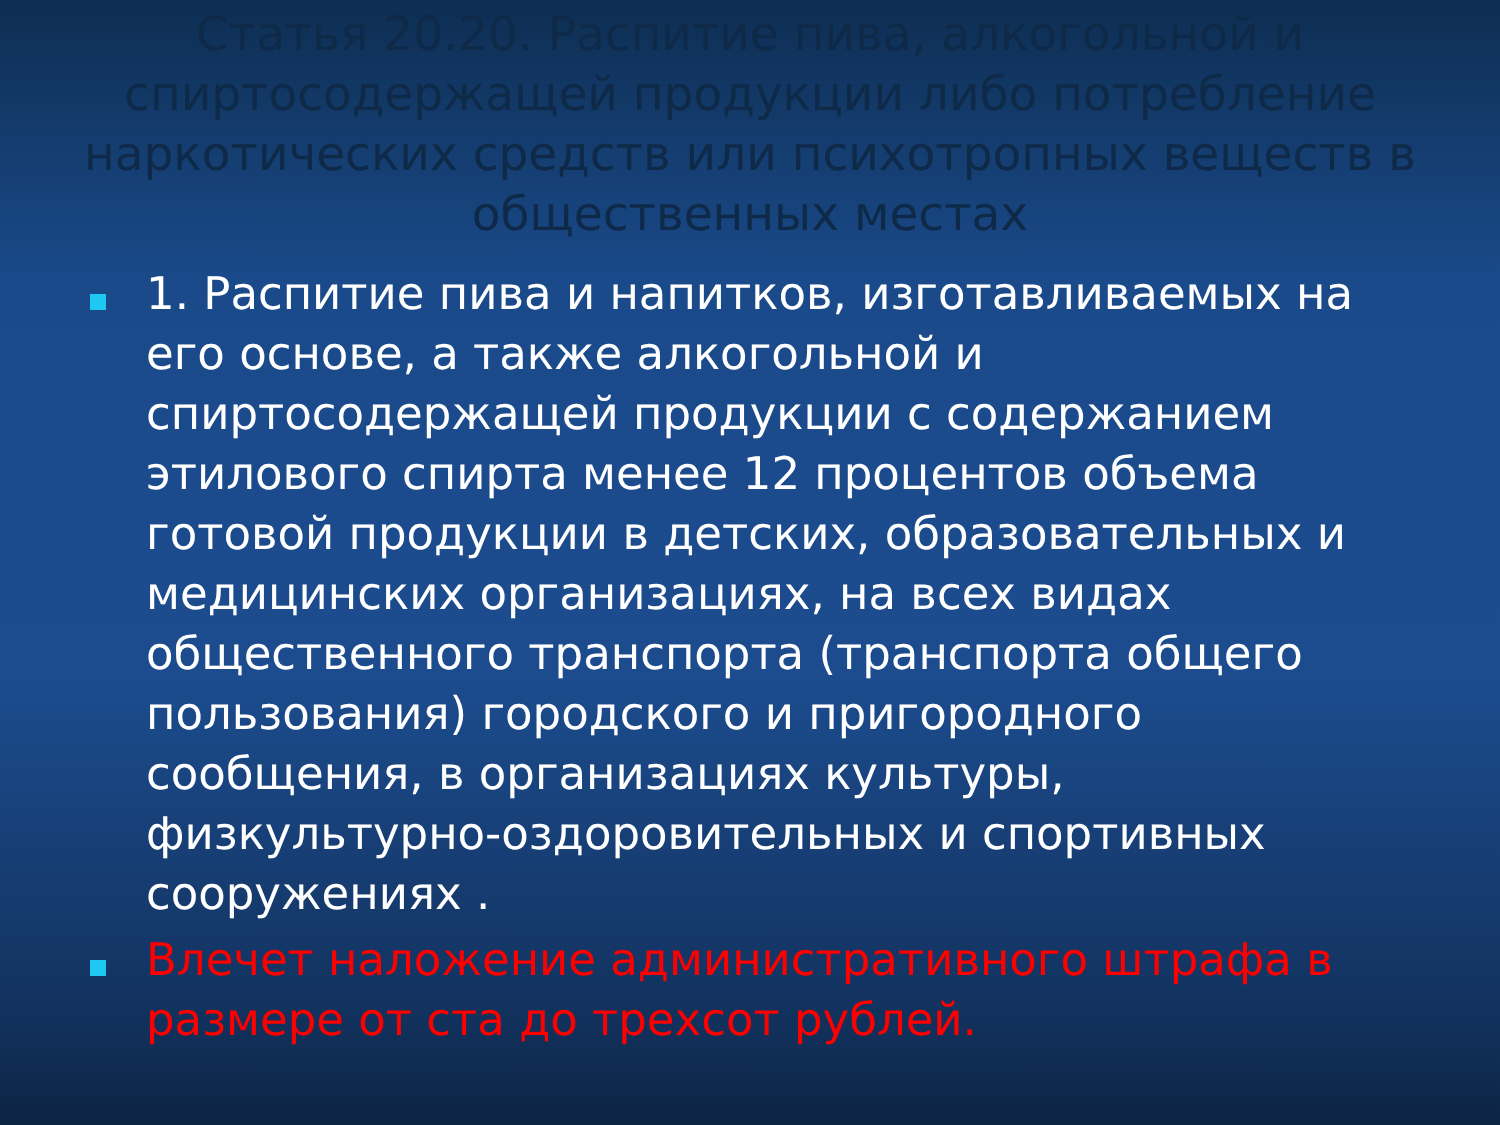Статья 20.20. Распитие пива, алкогольной и спиртосодержащей продукции либо потребление наркотических средств или психотропных веществ в общественных местах
1. Распитие пива и напитков, изготавливаемых на его основе, а также алкогольной и спиртосодержащей продукции с содержанием этилового спирта менее 12 процентов объема готовой продукции в детских, образовательных и медицинских организациях, на всех видах общественного транспорта (транспорта общего пользования) городского и пригородного сообщения, в организациях культуры, физкультурно-оздоровительных и спортивных сооружениях .
Влечет наложение административного штрафа в размере от ста до трехсот рублей.